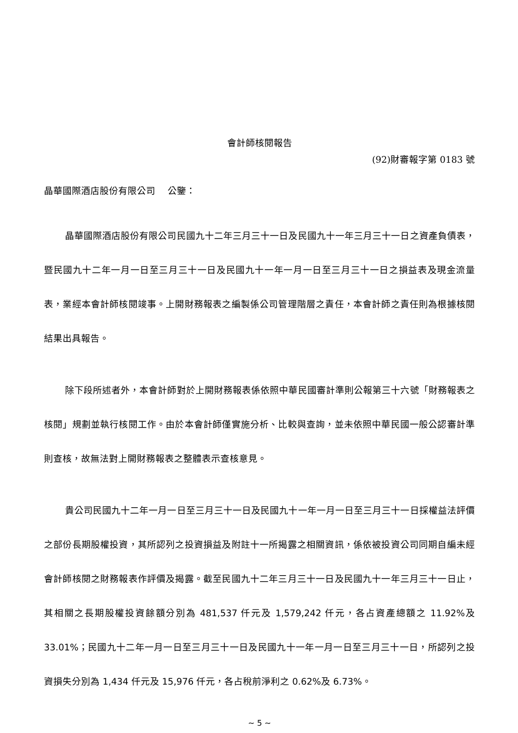會計師核閱報告
(92)財審報字第 0183 號
晶華國際酒店股份有限公司　 公鑒：
晶華國際酒店股份有限公司民國九十二年三月三十一日及民國九十一年三月三十一日之資產負債表，暨民國九十二年一月一日至三月三十一日及民國九十一年一月一日至三月三十一日之損益表及現金流量表，業經本會計師核閱竣事。上開財務報表之編製係公司管理階層之責任，本會計師之責任則為根據核閱結果出具報告。
除下段所述者外，本會計師對於上開財務報表係依照中華民國審計準則公報第三十六號「財務報表之核閱」規劃並執行核閱工作。由於本會計師僅實施分析、比較與查詢，並未依照中華民國一般公認審計準則查核，故無法對上開財務報表之整體表示查核意見。
貴公司民國九十二年一月一日至三月三十一日及民國九十一年一月一日至三月三十一日採權益法評價之部份長期股權投資，其所認列之投資損益及附註十一所揭露之相關資訊，係依被投資公司同期自編未經會計師核閱之財務報表作評價及揭露。截至民國九十二年三月三十一日及民國九十一年三月三十一日止，其相關之長期股權投資餘額分別為 481,537 仟元及 1,579,242 仟元，各占資產總額之 11.92%及 33.01%；民國九十二年一月一日至三月三十一日及民國九十一年一月一日至三月三十一日，所認列之投資損失分別為 1,434 仟元及 15,976 仟元，各占稅前淨利之 0.62%及 6.73%。
~ 5 ~